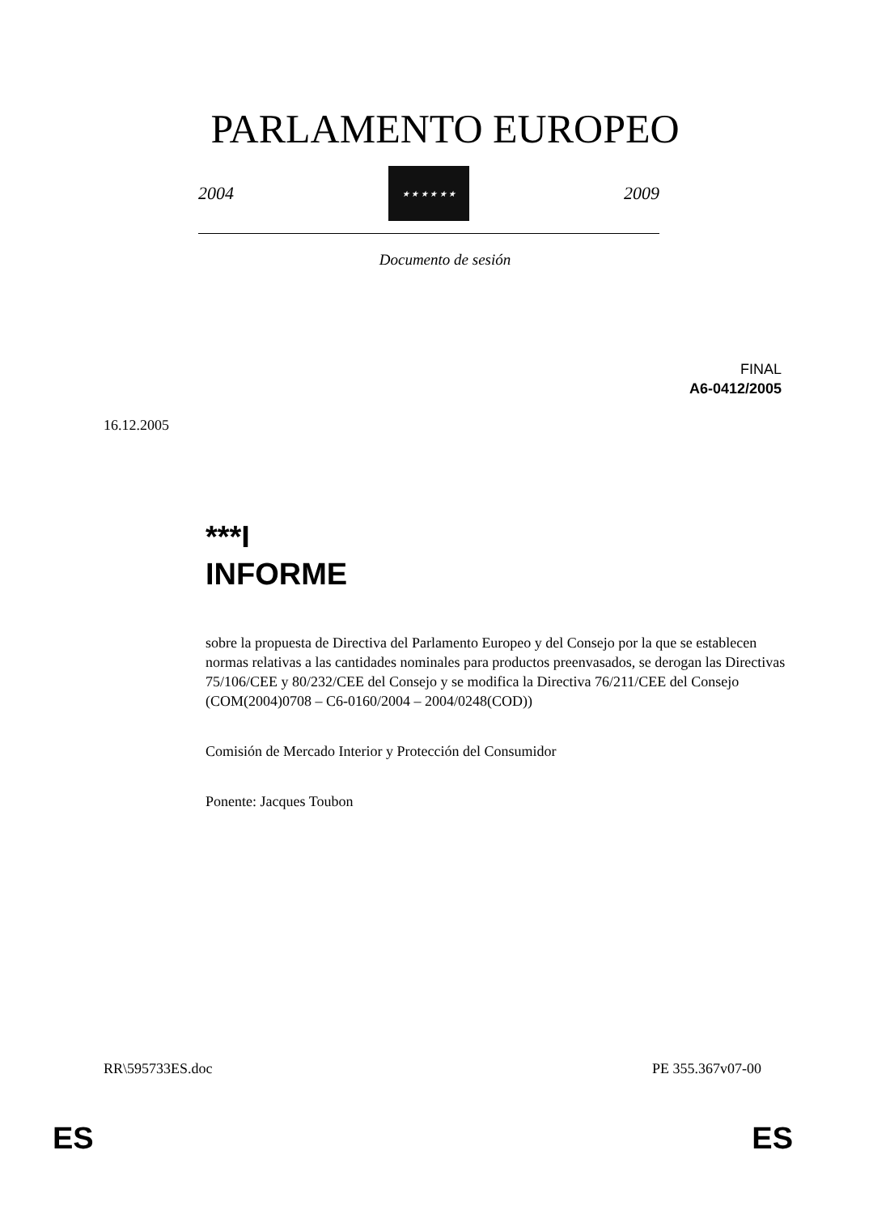PARLAMENTO EUROPEO
2004
★ ★ ★ ★ ★ ★
2009
Documento de sesión
FINAL
A6-0412/2005
16.12.2005
***I
INFORME
sobre la propuesta de Directiva del Parlamento Europeo y del Consejo por la que se establecen normas relativas a las cantidades nominales para productos preenvasados, se derogan las Directivas 75/106/CEE y 80/232/CEE del Consejo y se modifica la Directiva 76/211/CEE del Consejo
(COM(2004)0708 – C6-0160/2004 – 2004/0248(COD))
Comisión de Mercado Interior y Protección del Consumidor
Ponente: Jacques Toubon
RR\595733ES.doc PE 355.367v07-00
ES ES